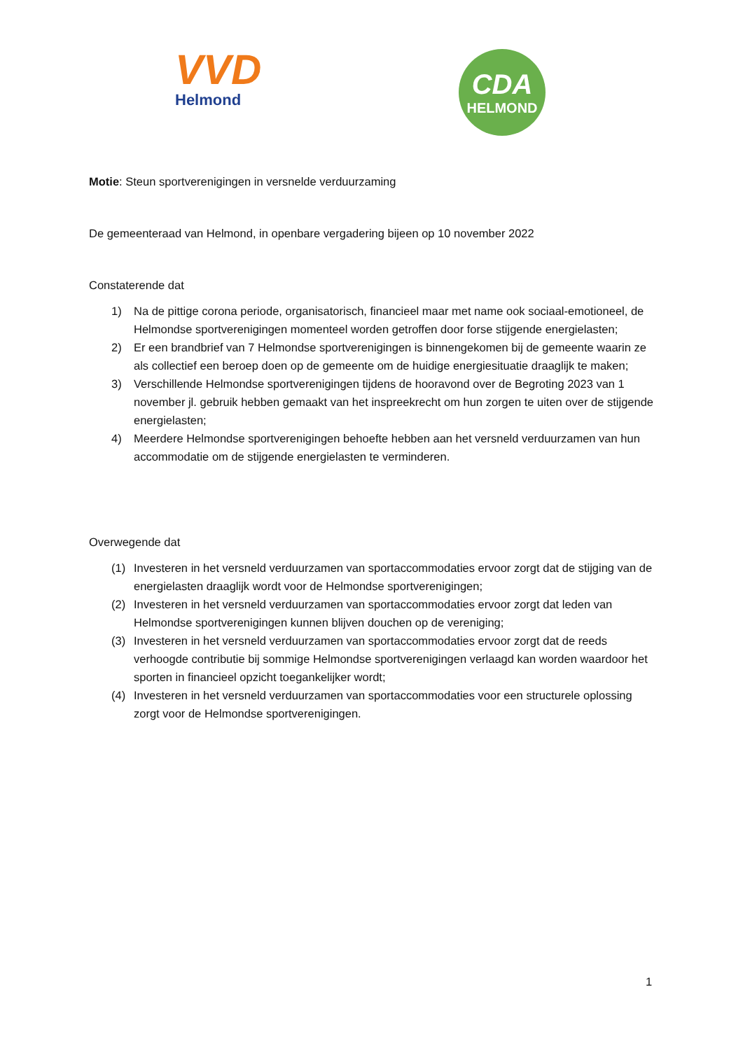VVD
Helmond
CDA
HELMOND
Motie: Steun sportverenigingen in versnelde verduurzaming
De gemeenteraad van Helmond, in openbare vergadering bijeen op 10 november 2022
Constaterende dat
1) Na de pittige corona periode, organisatorisch, financieel maar met name ook sociaal-emotioneel, de Helmondse sportverenigingen momenteel worden getroffen door forse stijgende energielasten;
2) Er een brandbrief van 7 Helmondse sportverenigingen is binnengekomen bij de gemeente waarin ze als collectief een beroep doen op de gemeente om de huidige energiesituatie draaglijk te maken;
3) Verschillende Helmondse sportverenigingen tijdens de hooravond over de Begroting 2023 van 1 november jl. gebruik hebben gemaakt van het inspreekrecht om hun zorgen te uiten over de stijgende energielasten;
4) Meerdere Helmondse sportverenigingen behoefte hebben aan het versneld verduurzamen van hun accommodatie om de stijgende energielasten te verminderen.
Overwegende dat
(1) Investeren in het versneld verduurzamen van sportaccommodaties ervoor zorgt dat de stijging van de energielasten draaglijk wordt voor de Helmondse sportverenigingen;
(2) Investeren in het versneld verduurzamen van sportaccommodaties ervoor zorgt dat leden van Helmondse sportverenigingen kunnen blijven douchen op de vereniging;
(3) Investeren in het versneld verduurzamen van sportaccommodaties ervoor zorgt dat de reeds verhoogde contributie bij sommige Helmondse sportverenigingen verlaagd kan worden waardoor het sporten in financieel opzicht toegankelijker wordt;
(4) Investeren in het versneld verduurzamen van sportaccommodaties voor een structurele oplossing zorgt voor de Helmondse sportverenigingen.
1